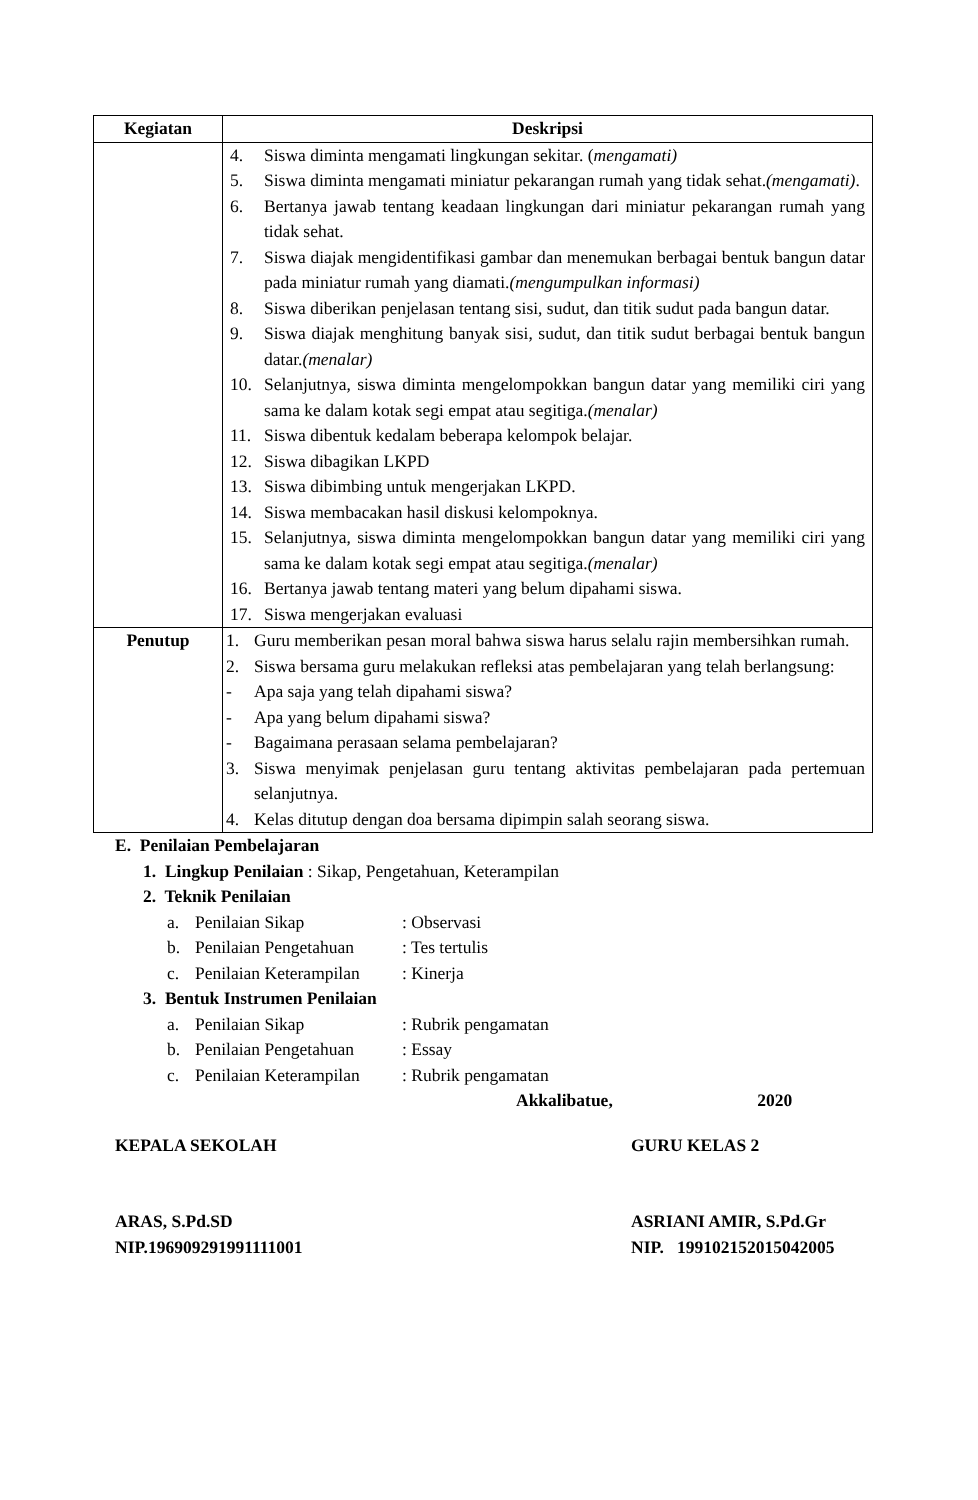| Kegiatan | Deskripsi |
| --- | --- |
| | 4. Siswa diminta mengamati lingkungan sekitar. ( mengamati) 5. Siswa diminta mengamati miniatur pekarangan rumah yang tidak sehat. (mengamati) . 6. Bertanya jawab tentang keadaan lingkungan dari miniatur pekarangan rumah yang tidak sehat. 7. Siswa diajak mengidentifikasi gambar dan menemukan berbagai bentuk bangun datar pada miniatur rumah yang diamati. (mengumpulkan informasi) 8. Siswa diberikan penjelasan tentang sisi, sudut, dan titik sudut pada bangun datar. 9. Siswa diajak menghitung banyak sisi, sudut, dan titik sudut berbagai bentuk bangun datar. (menalar) 10. Selanjutnya, siswa diminta mengelompokkan bangun datar yang memiliki ciri yang sama ke dalam kotak segi empat atau segitiga. (menalar) 11. Siswa dibentuk kedalam beberapa kelompok belajar. 12. Siswa dibagikan LKPD 13. Siswa dibimbing untuk mengerjakan LKPD. 14. Siswa membacakan hasil diskusi kelompoknya. 15. Selanjutnya, siswa diminta mengelompokkan bangun datar yang memiliki ciri yang sama ke dalam kotak segi empat atau segitiga. (menalar) 16. Bertanya jawab tentang materi yang belum dipahami siswa. 17. Siswa mengerjakan evaluasi |
| Penutup | 1. Guru memberikan pesan moral bahwa siswa harus selalu rajin membersihkan rumah. 2. Siswa bersama guru melakukan refleksi atas pembelajaran yang telah berlangsung: - Apa saja yang telah dipahami siswa? - Apa yang belum dipahami siswa? - Bagaimana perasaan selama pembelajaran? 3. Siswa menyimak penjelasan guru tentang aktivitas pembelajaran pada pertemuan selanjutnya. 4. Kelas ditutup dengan doa bersama dipimpin salah seorang siswa. |
E. Penilaian Pembelajaran
1. Lingkup Penilaian : Sikap, Pengetahuan, Keterampilan
2. Teknik Penilaian
a. Penilaian Sikap: Observasi
b. Penilaian Pengetahuan: Tes tertulis
c. Penilaian Keterampilan: Kinerja
3. Bentuk Instrumen Penilaian
a. Penilaian Sikap: Rubrik pengamatan
b. Penilaian Pengetahuan: Essay
c. Penilaian Keterampilan: Rubrik pengamatan
Akkalibatue, 2020
KEPALA SEKOLAH GURU KELAS 2
ARAS, S.Pd.SD ASRIANI AMIR, S.Pd.Gr
NIP.196909291991111001 NIP. 199102152015042005